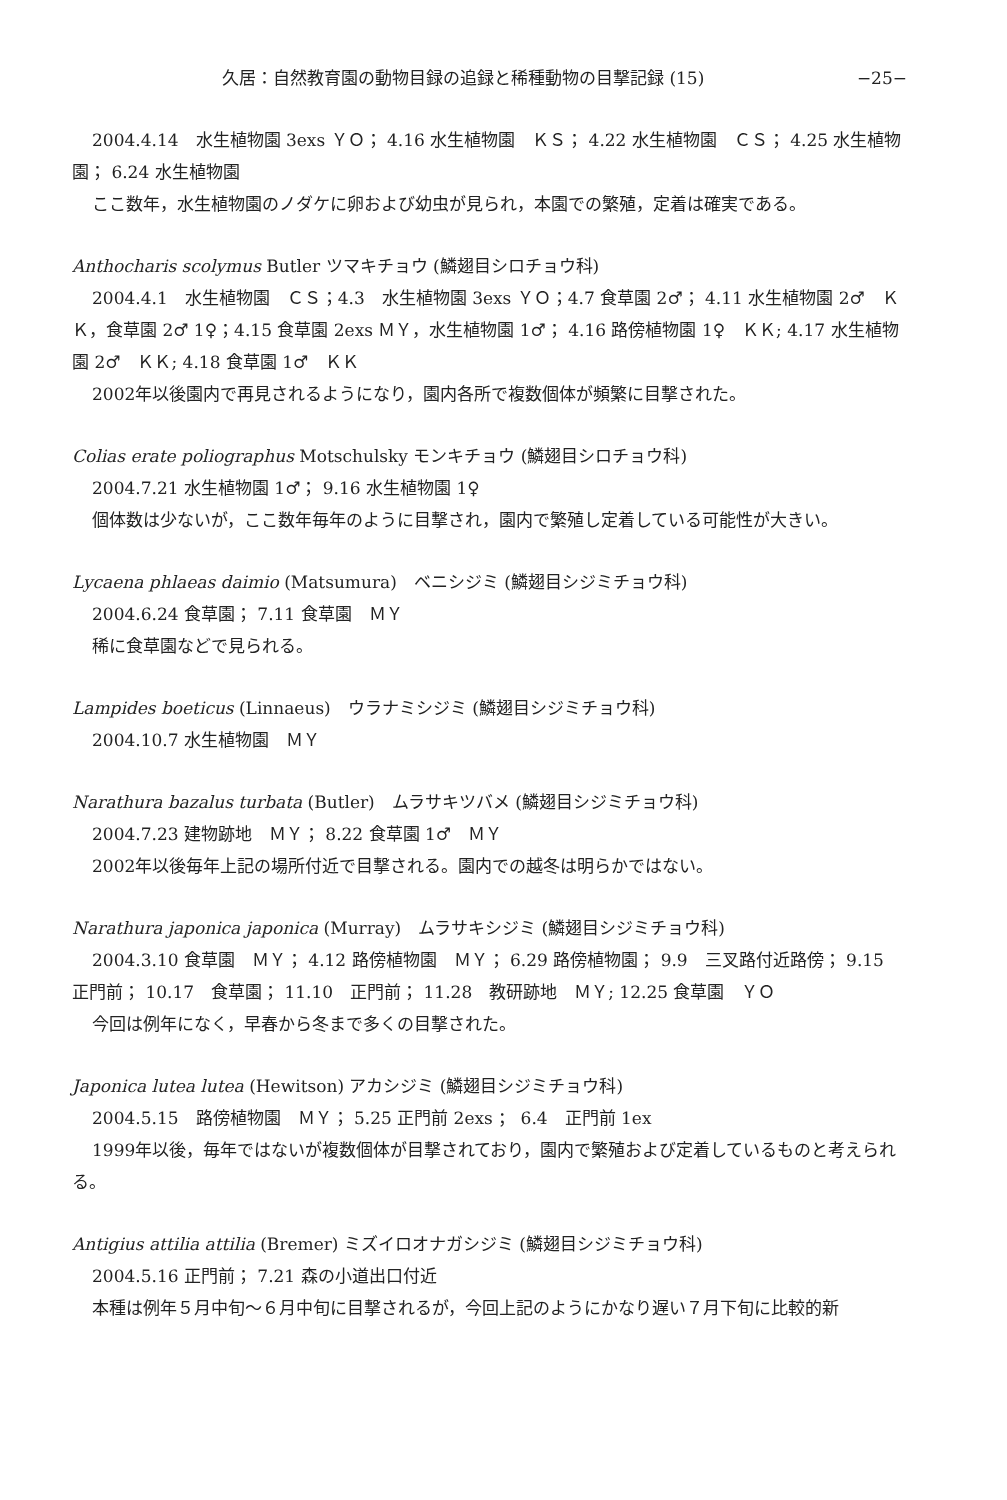久居：自然教育園の動物目録の追録と稀種動物の目撃記録 (15) −25−
2004.4.14　水生植物園 3exs ＹＯ； 4.16 水生植物園　ＫＳ； 4.22 水生植物園　ＣＳ； 4.25 水生植物園； 6.24 水生植物園
ここ数年，水生植物園のノダケに卵および幼虫が見られ，本園での繁殖，定着は確実である。
Anthocharis scolymus Butler ツマキチョウ (鱗翅目シロチョウ科)
2004.4.1　水生植物園　ＣＳ；4.3　水生植物園 3exs ＹＯ；4.7 食草園 2♂； 4.11 水生植物園 2♂　ＫＫ，食草園 2♂ 1♀；4.15 食草園 2exs ＭＹ，水生植物園 1♂； 4.16 路傍植物園 1♀　ＫＫ; 4.17 水生植物園 2♂　ＫＫ; 4.18 食草園 1♂　ＫＫ
2002年以後園内で再見されるようになり，園内各所で複数個体が頻繁に目撃された。
Colias erate poliographus Motschulsky モンキチョウ (鱗翅目シロチョウ科)
2004.7.21 水生植物園 1♂； 9.16 水生植物園 1♀
個体数は少ないが，ここ数年毎年のように目撃され，園内で繁殖し定着している可能性が大きい。
Lycaena phlaeas daimio (Matsumura)　ベニシジミ (鱗翅目シジミチョウ科)
2004.6.24 食草園； 7.11 食草園　ＭＹ
稀に食草園などで見られる。
Lampides boeticus (Linnaeus)　ウラナミシジミ (鱗翅目シジミチョウ科)
2004.10.7 水生植物園　ＭＹ
Narathura bazalus turbata (Butler)　ムラサキツバメ (鱗翅目シジミチョウ科)
2004.7.23 建物跡地　ＭＹ； 8.22 食草園 1♂　ＭＹ
2002年以後毎年上記の場所付近で目撃される。園内での越冬は明らかではない。
Narathura japonica japonica (Murray)　ムラサキシジミ (鱗翅目シジミチョウ科)
2004.3.10 食草園　ＭＹ； 4.12 路傍植物園　ＭＹ； 6.29 路傍植物園； 9.9　三叉路付近路傍； 9.15　正門前； 10.17　食草園； 11.10　正門前； 11.28　教研跡地　ＭＹ; 12.25 食草園　ＹＯ
今回は例年になく，早春から冬まで多くの目撃された。
Japonica lutea lutea (Hewitson) アカシジミ (鱗翅目シジミチョウ科)
2004.5.15　路傍植物園　ＭＹ； 5.25 正門前 2exs ； 6.4　正門前 1ex
1999年以後，毎年ではないが複数個体が目撃されており，園内で繁殖および定着しているものと考えられる。
Antigius attilia attilia (Bremer) ミズイロオナガシジミ (鱗翅目シジミチョウ科)
2004.5.16 正門前； 7.21 森の小道出口付近
本種は例年５月中旬〜６月中旬に目撃されるが，今回上記のようにかなり遅い７月下旬に比較的新